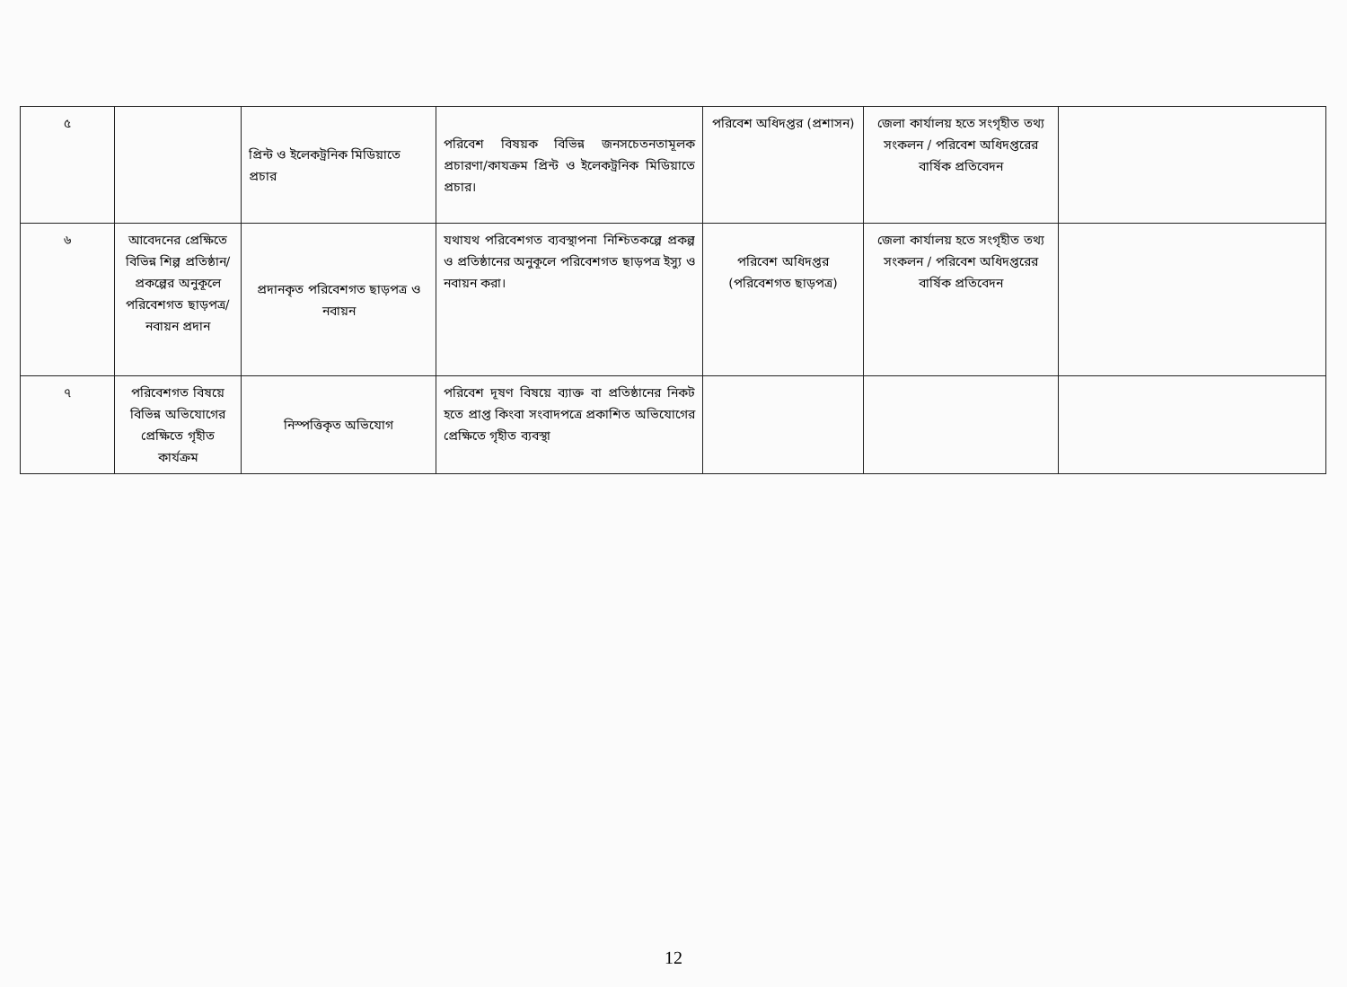| ৫ | | প্রিন্ট ও ইলেকট্রনিক মিডিয়াতে প্রচার | পরিবেশ বিষয়ক বিভিন্ন জনসচেতনতামূলক প্রচারণা/কাযক্রম প্রিন্ট ও ইলেকট্রনিক মিডিয়াতে প্রচার। | পরিবেশ অধিদপ্তর (প্রশাসন) | জেলা কার্যালয় হতে সংগৃহীত তথ্য সংকলন / পরিবেশ অধিদপ্তরের বার্ষিক প্রতিবেদন | |
| ৬ | আবেদনের প্রেক্ষিতে বিভিন্ন শিল্প প্রতিষ্ঠান/ প্রকল্পের অনুকূলে পরিবেশগত ছাড়পত্র/ নবায়ন প্রদান | প্রদানকৃত পরিবেশগত ছাড়পত্র ও নবায়ন | যথাযথ পরিবেশগত ব্যবস্থাপনা নিশ্চিতকল্পে প্রকল্প ও প্রতিষ্ঠানের অনুকূলে পরিবেশগত ছাড়পত্র ইস্যু ও নবায়ন করা। | পরিবেশ অধিদপ্তর (পরিবেশগত ছাড়পত্র) | জেলা কার্যালয় হতে সংগৃহীত তথ্য সংকলন / পরিবেশ অধিদপ্তরের বার্ষিক প্রতিবেদন | |
| ৭ | পরিবেশগত বিষয়ে বিভিন্ন অভিযোগের প্রেক্ষিতে গৃহীত কার্যক্রম | নিস্পত্তিকৃত অভিযোগ | পরিবেশ দূষণ বিষয়ে ব্যাক্ত বা প্রতিষ্ঠানের নিকট হতে প্রাপ্ত কিংবা সংবাদপত্রে প্রকাশিত অভিযোগের প্রেক্ষিতে গৃহীত ব্যবস্থা | | | |
12